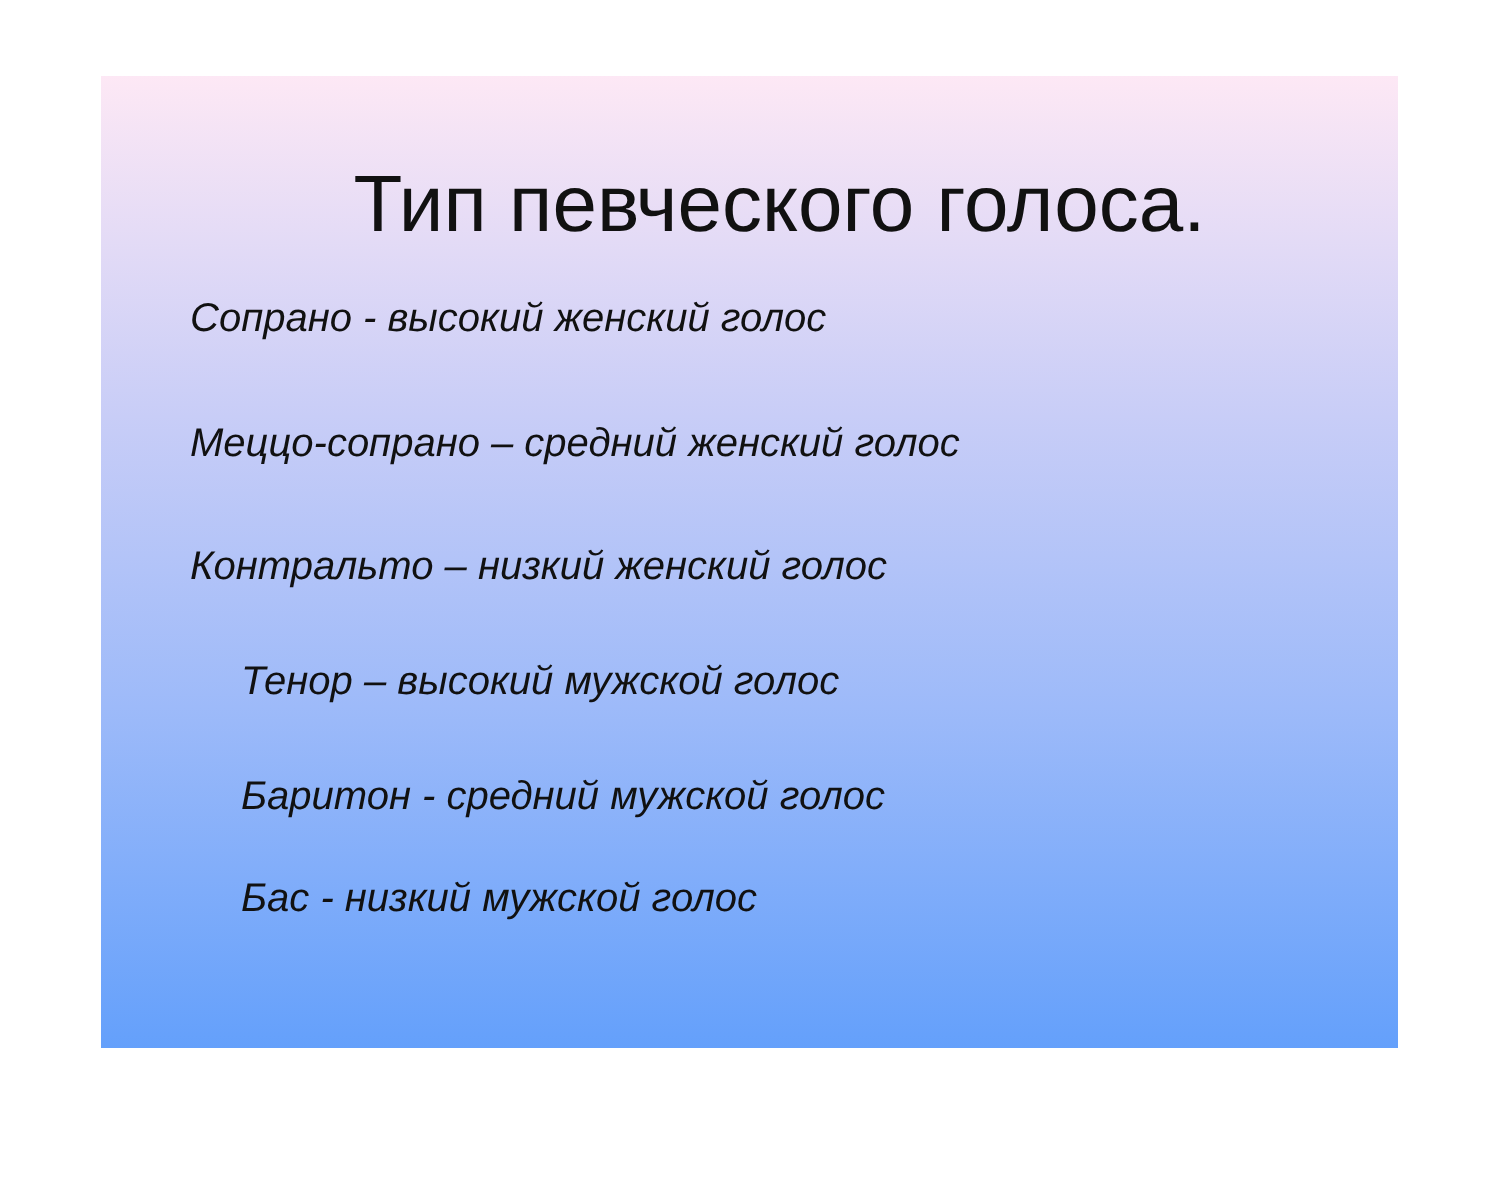Тип певческого голоса.
Сопрано - высокий женский голос
Меццо-сопрано – средний женский голос
Контральто – низкий женский голос
Тенор – высокий мужской голос
Баритон - средний мужской голос
Бас - низкий мужской голос